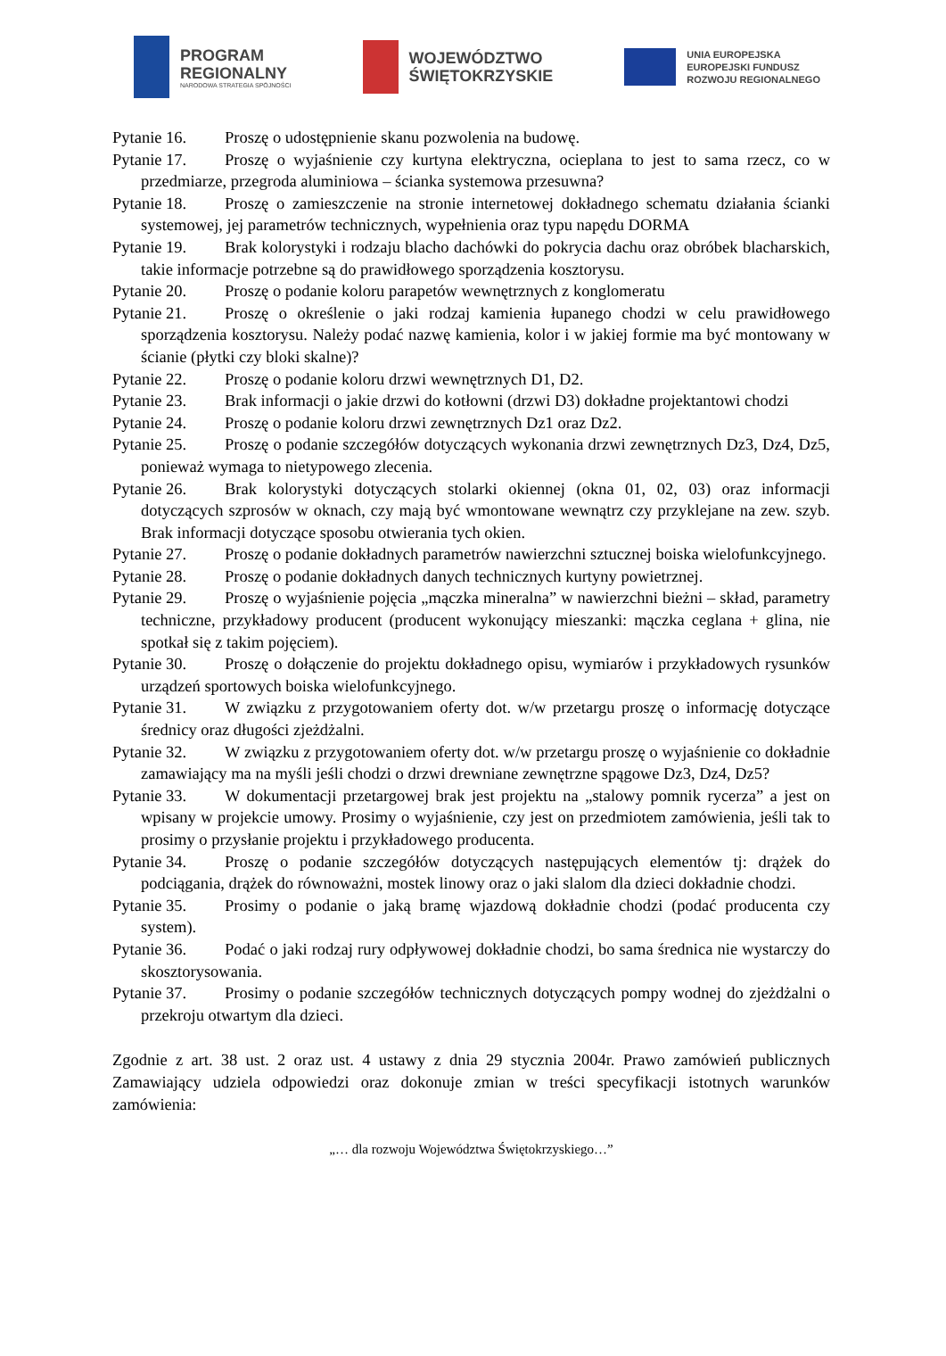PROGRAM
REGIONALNY
NARODOWA STRATEGIA SPÓJNOŚCI
WOJEWÓDZTWO
ŚWIĘTOKRZYSKIE
UNIA EUROPEJSKA
EUROPEJSKI FUNDUSZ
ROZWOJU REGIONALNEGO
Pytanie 16. Proszę o udostępnienie skanu pozwolenia na budowę.
Pytanie 17. Proszę o wyjaśnienie czy kurtyna elektryczna, ocieplana to jest to sama rzecz, co w przedmiarze, przegroda aluminiowa – ścianka systemowa przesuwna?
Pytanie 18. Proszę o zamieszczenie na stronie internetowej dokładnego schematu działania ścianki systemowej, jej parametrów technicznych, wypełnienia oraz typu napędu DORMA
Pytanie 19. Brak kolorystyki i rodzaju blacho dachówki do pokrycia dachu oraz obróbek blacharskich, takie informacje potrzebne są do prawidłowego sporządzenia kosztorysu.
Pytanie 20. Proszę o podanie koloru parapetów wewnętrznych z konglomeratu
Pytanie 21. Proszę o określenie o jaki rodzaj kamienia łupanego chodzi w celu prawidłowego sporządzenia kosztorysu. Należy podać nazwę kamienia, kolor i w jakiej formie ma być montowany w ścianie (płytki czy bloki skalne)?
Pytanie 22. Proszę o podanie koloru drzwi wewnętrznych D1, D2.
Pytanie 23. Brak informacji o jakie drzwi do kotłowni (drzwi D3) dokładne projektantowi chodzi
Pytanie 24. Proszę o podanie koloru drzwi zewnętrznych Dz1 oraz Dz2.
Pytanie 25. Proszę o podanie szczegółów dotyczących wykonania drzwi zewnętrznych Dz3, Dz4, Dz5, ponieważ wymaga to nietypowego zlecenia.
Pytanie 26. Brak kolorystyki dotyczących stolarki okiennej (okna 01, 02, 03) oraz informacji dotyczących szprosów w oknach, czy mają być wmontowane wewnątrz czy przyklejane na zew. szyb. Brak informacji dotyczące sposobu otwierania tych okien.
Pytanie 27. Proszę o podanie dokładnych parametrów nawierzchni sztucznej boiska wielofunkcyjnego.
Pytanie 28. Proszę o podanie dokładnych danych technicznych kurtyny powietrznej.
Pytanie 29. Proszę o wyjaśnienie pojęcia „mączka mineralna” w nawierzchni bieżni – skład, parametry techniczne, przykładowy producent (producent wykonujący mieszanki: mączka ceglana + glina, nie spotkał się z takim pojęciem).
Pytanie 30. Proszę o dołączenie do projektu dokładnego opisu, wymiarów i przykładowych rysunków urządzeń sportowych boiska wielofunkcyjnego.
Pytanie 31. W związku z przygotowaniem oferty dot. w/w przetargu proszę o informację dotyczące średnicy oraz długości zjeżdżalni.
Pytanie 32. W związku z przygotowaniem oferty dot. w/w przetargu proszę o wyjaśnienie co dokładnie zamawiający ma na myśli jeśli chodzi o drzwi drewniane zewnętrzne spągowe Dz3, Dz4, Dz5?
Pytanie 33. W dokumentacji przetargowej brak jest projektu na „stalowy pomnik rycerza” a jest on wpisany w projekcie umowy. Prosimy o wyjaśnienie, czy jest on przedmiotem zamówienia, jeśli tak to prosimy o przysłanie projektu i przykładowego producenta.
Pytanie 34. Proszę o podanie szczegółów dotyczących następujących elementów tj: drążek do podciągania, drążek do równoważni, mostek linowy oraz o jaki slalom dla dzieci dokładnie chodzi.
Pytanie 35. Prosimy o podanie o jaką bramę wjazdową dokładnie chodzi (podać producenta czy system).
Pytanie 36. Podać o jaki rodzaj rury odpływowej dokładnie chodzi, bo sama średnica nie wystarczy do skosztorysowania.
Pytanie 37. Prosimy o podanie szczegółów technicznych dotyczących pompy wodnej do zjeżdżalni o przekroju otwartym dla dzieci.
Zgodnie z art. 38 ust. 2 oraz ust. 4 ustawy z dnia 29 stycznia 2004r. Prawo zamówień publicznych Zamawiający udziela odpowiedzi oraz dokonuje zmian w treści specyfikacji istotnych warunków zamówienia:
„… dla rozwoju Województwa Świętokrzyskiego…”